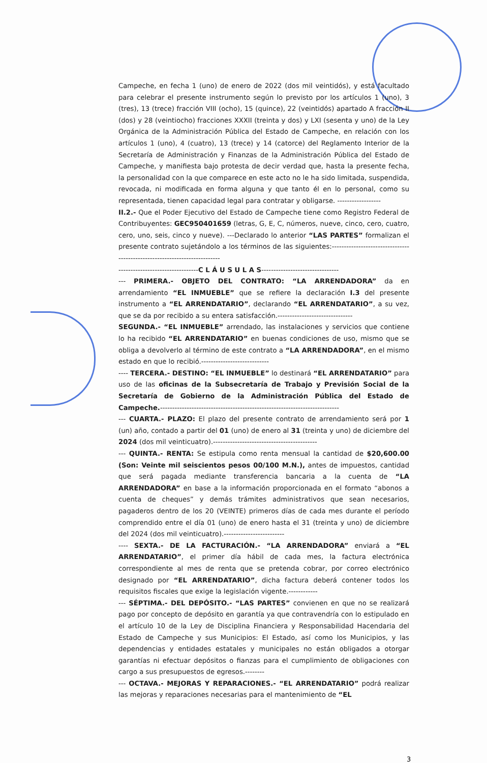Campeche, en fecha 1 (uno) de enero de 2022 (dos mil veintidós), y está facultado para celebrar el presente instrumento según lo previsto por los artículos 1 (uno), 3 (tres), 13 (trece) fracción VIII (ocho), 15 (quince), 22 (veintidós) apartado A fracción II (dos) y 28 (veintiocho) fracciones XXXII (treinta y dos) y LXI (sesenta y uno) de la Ley Orgánica de la Administración Pública del Estado de Campeche, en relación con los artículos 1 (uno), 4 (cuatro), 13 (trece) y 14 (catorce) del Reglamento Interior de la Secretaría de Administración y Finanzas de la Administración Pública del Estado de Campeche, y manifiesta bajo protesta de decir verdad que, hasta la presente fecha, la personalidad con la que comparece en este acto no le ha sido limitada, suspendida, revocada, ni modificada en forma alguna y que tanto él en lo personal, como su representada, tienen capacidad legal para contratar y obligarse. ------------------
II.2.- Que el Poder Ejecutivo del Estado de Campeche tiene como Registro Federal de Contribuyentes: GEC950401659 (letras, G, E, C, números, nueve, cinco, cero, cuatro, cero, uno, seis, cinco y nueve). ---Declarado lo anterior “LAS PARTES” formalizan el presente contrato sujetándolo a los términos de las siguientes:--------------------------------------------------------------------------
---------------------------------C L Á U S U L A S--------------------------------
--- PRIMERA.- OBJETO DEL CONTRATO: “LA ARRENDADORA” da en arrendamiento “EL INMUEBLE” que se refiere la declaración I.3 del presente instrumento a “EL ARRENDATARIO”, declarando “EL ARRENDATARIO”, a su vez, que se da por recibido a su entera satisfacción.-------------------------------
SEGUNDA.- “EL INMUEBLE” arrendado, las instalaciones y servicios que contiene lo ha recibido “EL ARRENDATARIO” en buenas condiciones de uso, mismo que se obliga a devolverlo al término de este contrato a “LA ARRENDADORA”, en el mismo estado en que lo recibió.----------------------------
---- TERCERA.- DESTINO: “EL INMUEBLE” lo destinará “EL ARRENDATARIO” para uso de las oficinas de la Subsecretaría de Trabajo y Previsión Social de la Secretaría de Gobierno de la Administración Pública del Estado de Campeche.--------------------------------------------------------------------------
--- CUARTA.- PLAZO: El plazo del presente contrato de arrendamiento será por 1 (un) año, contado a partir del 01 (uno) de enero al 31 (treinta y uno) de diciembre del 2024 (dos mil veinticuatro).-------------------------------------------
--- QUINTA.- RENTA: Se estipula como renta mensual la cantidad de $20,600.00 (Son: Veinte mil seiscientos pesos 00/100 M.N.), antes de impuestos, cantidad que será pagada mediante transferencia bancaria a la cuenta de “LA ARRENDADORA” en base a la información proporcionada en el formato “abonos a cuenta de cheques” y demás trámites administrativos que sean necesarios, pagaderos dentro de los 20 (VEINTE) primeros días de cada mes durante el período comprendido entre el día 01 (uno) de enero hasta el 31 (treinta y uno) de diciembre del 2024 (dos mil veinticuatro).-------------------------
---- SEXTA.- DE LA FACTURACIÓN.- “LA ARRENDADORA” enviará a “EL ARRENDATARIO”, el primer día hábil de cada mes, la factura electrónica correspondiente al mes de renta que se pretenda cobrar, por correo electrónico designado por “EL ARRENDATARIO”, dicha factura deberá contener todos los requisitos fiscales que exige la legislación vigente.------------
--- SÉPTIMA.- DEL DEPÓSITO.- “LAS PARTES” convienen en que no se realizará pago por concepto de depósito en garantía ya que contravendría con lo estipulado en el artículo 10 de la Ley de Disciplina Financiera y Responsabilidad Hacendaria del Estado de Campeche y sus Municipios: El Estado, así como los Municipios, y las dependencias y entidades estatales y municipales no están obligados a otorgar garantías ni efectuar depósitos o fianzas para el cumplimiento de obligaciones con cargo a sus presupuestos de egresos.--------
--- OCTAVA.- MEJORAS Y REPARACIONES.- “EL ARRENDATARIO” podrá realizar las mejoras y reparaciones necesarias para el mantenimiento de “EL
3